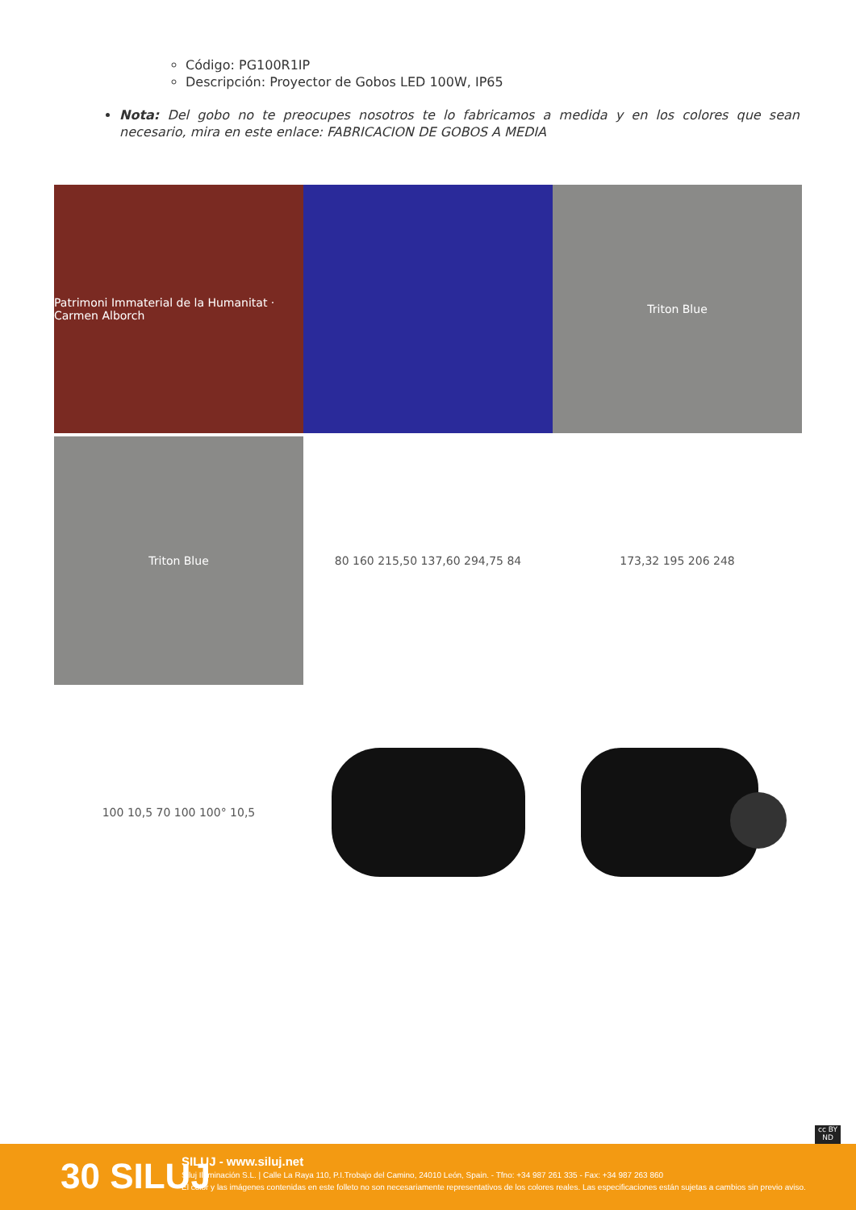Código: PG100R1IP
Descripción: Proyector de Gobos LED 100W, IP65
Nota: Del gobo no te preocupes nosotros te lo fabricamos a medida y en los colores que sean necesario, mira en este enlace: FABRICACION DE GOBOS A MEDIA
Patrimoni Immaterial de la Humanitat · Carmen Alborch
Triton Blue
Triton Blue
80 160 215,50 137,60 294,75 84
173,32 195 206 248
100 10,5 70 100 100° 10,5
cc BY ND
30 SILUJ
SILUJ - www.siluj.net
Siluj Iluminación S.L. | Calle La Raya 110, P.I.Trobajo del Camino, 24010 León, Spain. - Tfno: +34 987 261 335 - Fax: +34 987 263 860
El color y las imágenes contenidas en este folleto no son necesariamente representativos de los colores reales. Las especificaciones están sujetas a cambios sin previo aviso.